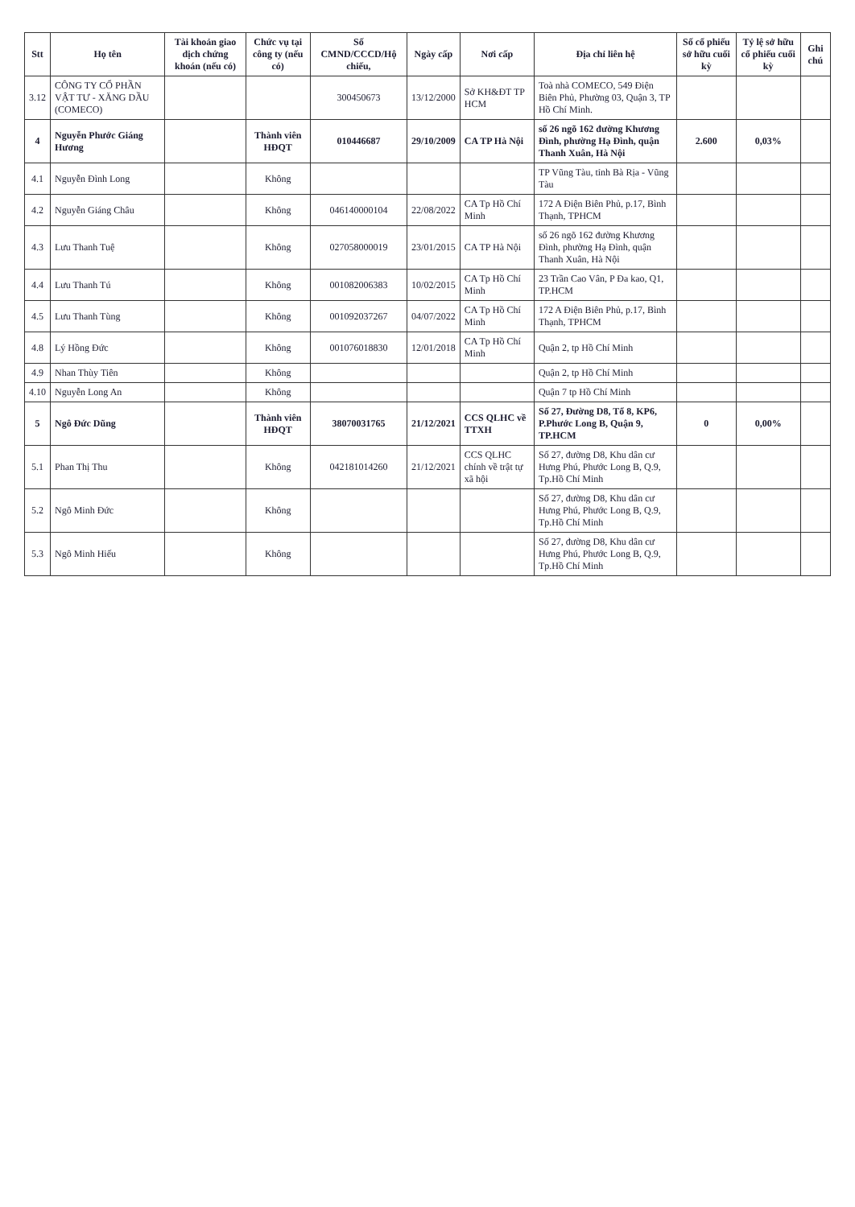| Stt | Họ tên | Tài khoản giao dịch chứng khoán (nếu có) | Chức vụ tại công ty (nếu có) | Số CMND/CCCD/Hộ chiếu, | Ngày cấp | Nơi cấp | Địa chỉ liên hệ | Số cổ phiếu sở hữu cuối kỳ | Tỷ lệ sở hữu cổ phiếu cuối kỳ | Ghi chú |
| --- | --- | --- | --- | --- | --- | --- | --- | --- | --- | --- |
| 3.12 | CÔNG TY CỔ PHẦN VẬT TƯ - XĂNG DẦU (COMECO) | | | 300450673 | 13/12/2000 | Sở KH&ĐT TP HCM | Toà nhà COMECO, 549 Điện Biên Phủ, Phường 03, Quận 3, TP Hồ Chí Minh. | | | |
| 4 | Nguyễn Phước Giáng Hương | | Thành viên HĐQT | 010446687 | 29/10/2009 | CA TP Hà Nội | số 26 ngõ 162 đường Khương Đình, phường Hạ Đình, quận Thanh Xuân, Hà Nội | 2.600 | 0,03% | |
| 4.1 | Nguyễn Đình Long | | Không | | | | TP Vũng Tàu, tỉnh Bà Rịa - Vũng Tàu | | | |
| 4.2 | Nguyễn Giáng Châu | | Không | 046140000104 | 22/08/2022 | CA Tp Hồ Chí Minh | 172 A Điện Biên Phủ, p.17, Bình Thạnh, TPHCM | | | |
| 4.3 | Lưu Thanh Tuệ | | Không | 027058000019 | 23/01/2015 | CA TP Hà Nội | số 26 ngõ 162 đường Khương Đình, phường Hạ Đình, quận Thanh Xuân, Hà Nội | | | |
| 4.4 | Lưu Thanh Tú | | Không | 001082006383 | 10/02/2015 | CA Tp Hồ Chí Minh | 23 Trần Cao Vân, P Đa kao, Q1, TP.HCM | | | |
| 4.5 | Lưu Thanh Tùng | | Không | 001092037267 | 04/07/2022 | CA Tp Hồ Chí Minh | 172 A Điện Biên Phủ, p.17, Bình Thạnh, TPHCM | | | |
| 4.8 | Lý Hồng Đức | | Không | 001076018830 | 12/01/2018 | CA Tp Hồ Chí Minh | Quận 2, tp Hồ Chí Minh | | | |
| 4.9 | Nhan Thùy Tiên | | Không | | | | Quận 2, tp Hồ Chí Minh | | | |
| 4.10 | Nguyễn Long An | | Không | | | | Quận 7 tp Hồ Chí Minh | | | |
| 5 | Ngô Đức Dũng | | Thành viên HĐQT | 38070031765 | 21/12/2021 | CCS QLHC về TTXH | Số 27, Đường D8, Tổ 8, KP6, P.Phước Long B, Quận 9, TP.HCM | 0 | 0,00% | |
| 5.1 | Phan Thị Thu | | Không | 042181014260 | 21/12/2021 | CCS QLHC chính về trật tự xã hội | Số 27, đường D8, Khu dân cư Hưng Phú, Phước Long B, Q.9, Tp.Hồ Chí Minh | | | |
| 5.2 | Ngô Minh Đức | | Không | | | | Số 27, đường D8, Khu dân cư Hưng Phú, Phước Long B, Q.9, Tp.Hồ Chí Minh | | | |
| 5.3 | Ngô Minh Hiếu | | Không | | | | Số 27, đường D8, Khu dân cư Hưng Phú, Phước Long B, Q.9, Tp.Hồ Chí Minh | | | |